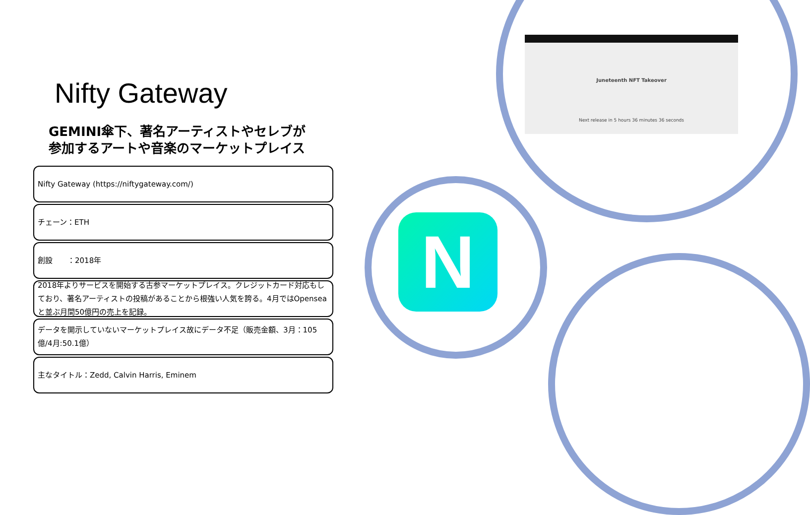N
Juneteenth NFT Takeover
Next release in 5 hours 36 minutes 36 seconds
Nifty Gateway
GEMINI傘下、著名アーティストやセレブが
参加するアートや音楽のマーケットプレイス
Nifty Gateway (https://niftygateway.com/)
チェーン：ETH
創設　　：2018年
2018年よりサービスを開始する古参マーケットプレイス。クレジットカード対応もしており、著名アーティストの投稿があることから根強い人気を誇る。4月ではOpenseaと並ぶ月間50億円の売上を記録。
データを開示していないマーケットプレイス故にデータ不足（販売金額、3月：105億/4月:50.1億）
主なタイトル：Zedd, Calvin Harris, Eminem